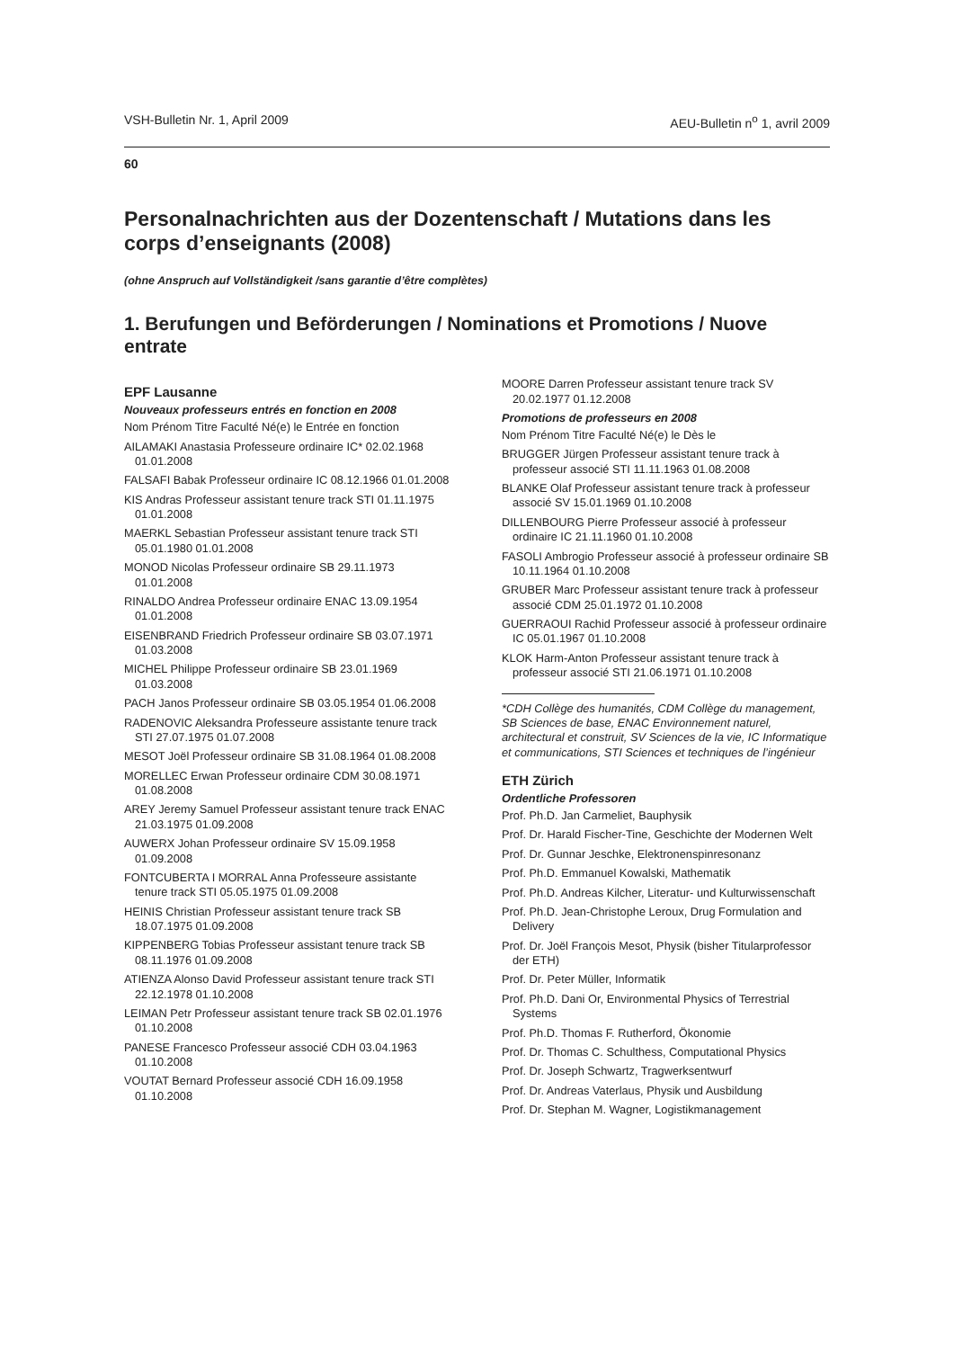VSH-Bulletin Nr. 1, April 2009 AEU-Bulletin n<sup>o</sup> 1, avril 2009
60
Personalnachrichten aus der Dozentenschaft / Mutations dans les corps d’enseignants (2008)
(ohne Anspruch auf Vollständigkeit /sans garantie d’être complètes)
1. Berufungen und Beförderungen / Nominations et Promotions / Nuove entrate
EPF Lausanne
Nouveaux professeurs entrés en fonction en 2008
Nom Prénom Titre Faculté Né(e) le Entrée en fonction
AILAMAKI Anastasia Professeure ordinaire IC* 02.02.1968 01.01.2008
FALSAFI Babak Professeur ordinaire IC 08.12.1966 01.01.2008
KIS Andras Professeur assistant tenure track STI 01.11.1975 01.01.2008
MAERKL Sebastian Professeur assistant tenure track STI 05.01.1980 01.01.2008
MONOD Nicolas Professeur ordinaire SB 29.11.1973 01.01.2008
RINALDO Andrea Professeur ordinaire ENAC 13.09.1954 01.01.2008
EISENBRAND Friedrich Professeur ordinaire SB 03.07.1971 01.03.2008
MICHEL Philippe Professeur ordinaire SB 23.01.1969 01.03.2008
PACH Janos Professeur ordinaire SB 03.05.1954 01.06.2008
RADENOVIC Aleksandra Professeure assistante tenure track STI 27.07.1975 01.07.2008
MESOT Joël Professeur ordinaire SB 31.08.1964 01.08.2008
MORELLEC Erwan Professeur ordinaire CDM 30.08.1971 01.08.2008
AREY Jeremy Samuel Professeur assistant tenure track ENAC 21.03.1975 01.09.2008
AUWERX Johan Professeur ordinaire SV 15.09.1958 01.09.2008
FONTCUBERTA I MORRAL Anna Professeure assistante tenure track STI 05.05.1975 01.09.2008
HEINIS Christian Professeur assistant tenure track SB 18.07.1975 01.09.2008
KIPPENBERG Tobias Professeur assistant tenure track SB 08.11.1976 01.09.2008
ATIENZA Alonso David Professeur assistant tenure track STI 22.12.1978 01.10.2008
LEIMAN Petr Professeur assistant tenure track SB 02.01.1976 01.10.2008
PANESE Francesco Professeur associé CDH 03.04.1963 01.10.2008
VOUTAT Bernard Professeur associé CDH 16.09.1958 01.10.2008
MOORE Darren Professeur assistant tenure track SV 20.02.1977 01.12.2008
Promotions de professeurs en 2008
Nom Prénom Titre Faculté Né(e) le Dès le
BRUGGER Jürgen Professeur assistant tenure track à professeur associé STI 11.11.1963 01.08.2008
BLANKE Olaf Professeur assistant tenure track à professeur associé SV 15.01.1969 01.10.2008
DILLENBOURG Pierre Professeur associé à professeur ordinaire IC 21.11.1960 01.10.2008
FASOLI Ambrogio Professeur associé à professeur ordinaire SB 10.11.1964 01.10.2008
GRUBER Marc Professeur assistant tenure track à professeur associé CDM 25.01.1972 01.10.2008
GUERRAOUI Rachid Professeur associé à professeur ordinaire IC 05.01.1967 01.10.2008
KLOK Harm-Anton Professeur assistant tenure track à professeur associé STI 21.06.1971 01.10.2008
*CDH Collège des humanités, CDM Collège du management, SB Sciences de base, ENAC Environnement naturel, architectural et construit, SV Sciences de la vie, IC Informatique et communications, STI Sciences et techniques de l’ingénieur
ETH Zürich
Ordentliche Professoren
Prof. Ph.D. Jan Carmeliet, Bauphysik
Prof. Dr. Harald Fischer-Tine, Geschichte der Modernen Welt
Prof. Dr. Gunnar Jeschke, Elektronenspinresonanz
Prof. Ph.D. Emmanuel Kowalski, Mathematik
Prof. Ph.D. Andreas Kilcher, Literatur- und Kulturwissenschaft
Prof. Ph.D. Jean-Christophe Leroux, Drug Formulation and Delivery
Prof. Dr. Joël François Mesot, Physik (bisher Titularprofessor der ETH)
Prof. Dr. Peter Müller, Informatik
Prof. Ph.D. Dani Or, Environmental Physics of Terrestrial Systems
Prof. Ph.D. Thomas F. Rutherford, Ökonomie
Prof. Dr. Thomas C. Schulthess, Computational Physics
Prof. Dr. Joseph Schwartz, Tragwerksentwurf
Prof. Dr. Andreas Vaterlaus, Physik und Ausbildung
Prof. Dr. Stephan M. Wagner, Logistikmanagement